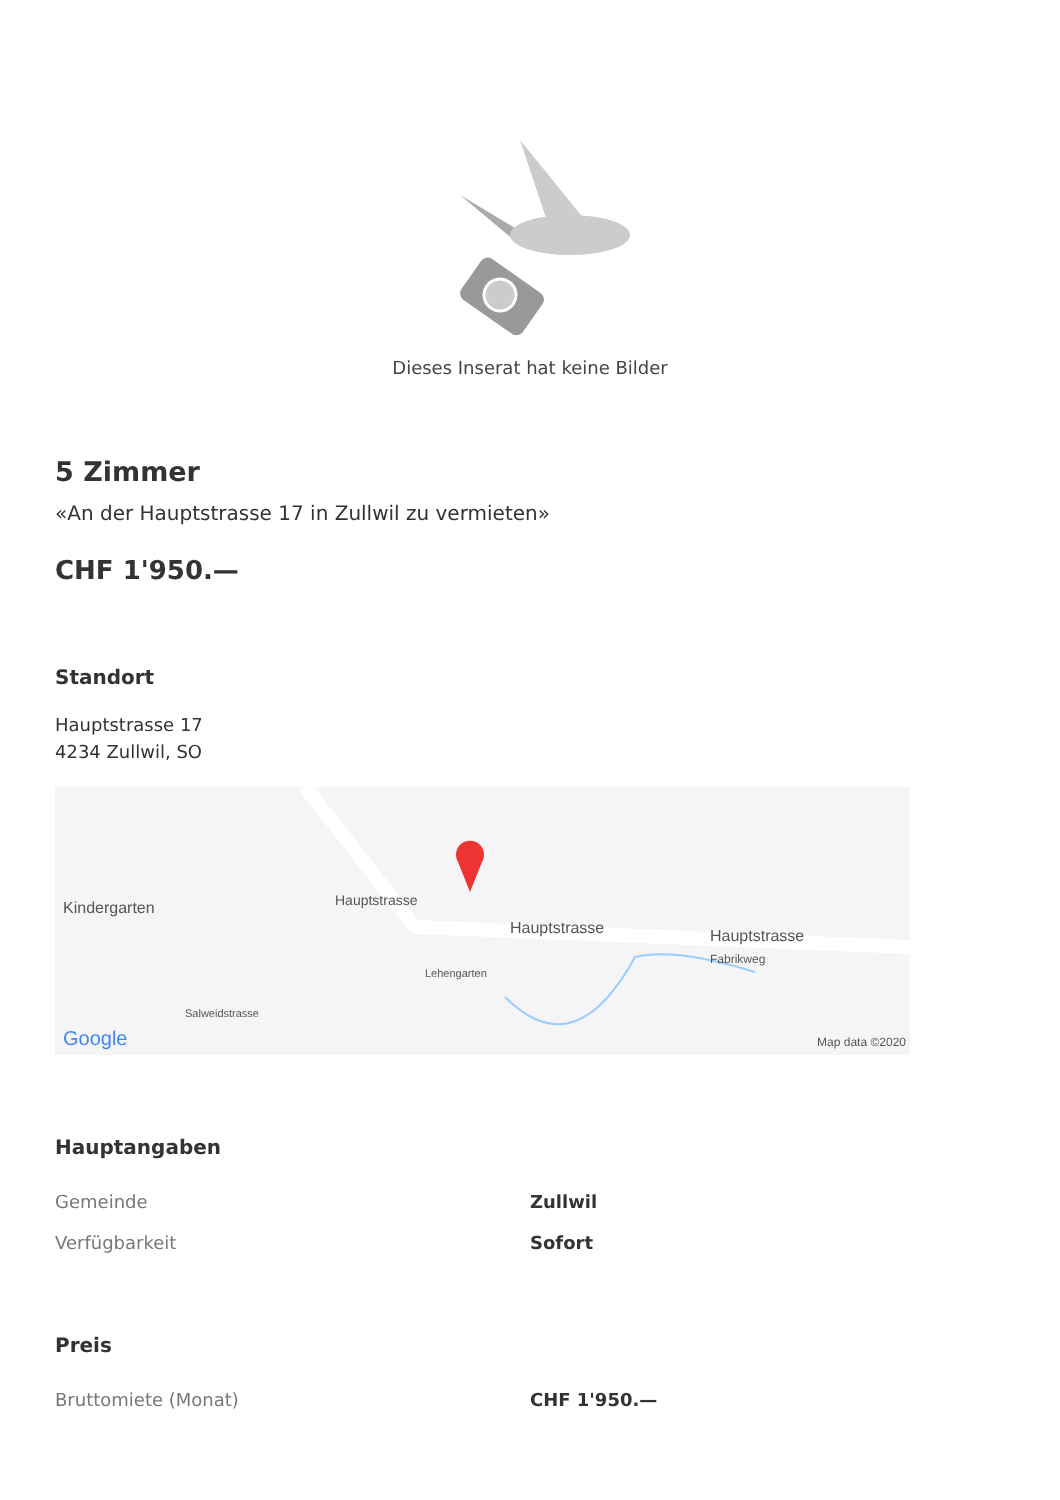Dieses Inserat hat keine Bilder
5 Zimmer
«An der Hauptstrasse 17 in Zullwil zu vermieten»
CHF 1'950.—
Standort
Hauptstrasse 17
4234 Zullwil, SO
Kindergarten
Hauptstrasse
Hauptstrasse
Hauptstrasse
Fabrikweg
Salweidstrasse
Lehengarten
Google Map data ©2020
Hauptangaben
| Gemeinde | Zullwil |
| Verfügbarkeit | Sofort |
Preis
| Bruttomiete (Monat) | CHF 1'950.— |